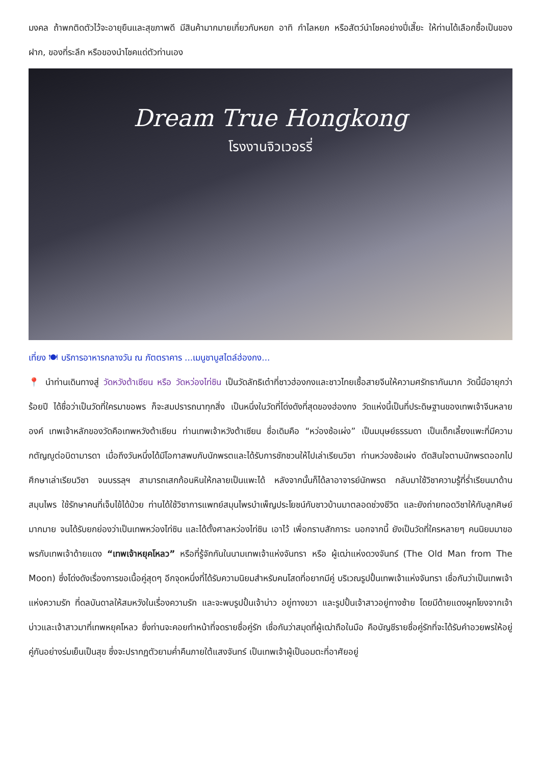มงคล ถ้าพกติดตัวไว้จะอายุยืนและสุขภาพดี มีสินค้ามากมายเกี่ยวกับหยก อาทิ กำไลหยก หรือสัตว์นำโชคอย่างปี่เสี๊ยะ ให้ท่านได้เลือกซื้อเป็นของฝาก, ของที่ระลึก หรือของนำโชคแด่ตัวท่านเอง
Dream True Hongkong
โรงงานจิวเวอรรี่
เที่ยง 🍽 บริการอาหารกลางวัน ณ ภัตตราคาร ...เมนูชาบูสไตล์ฮ่องกง...
📍 นำท่านเดินทางสู่ วัดหวังต้าเซียน หรือ วัดหว่องไท่ซิน เป็นวัดลัทธิเต๋าที่ชาวฮ่องกงและชาวไทยเชื้อสายจีนให้ความศรัทธากันมาก วัดนี้มีอายุกว่าร้อยปี ได้ชื่อว่าเป็นวัดที่ใครมาขอพร ก็จะสมปรารถนาทุกสิ่ง เป็นหนึ่งในวัดที่โด่งดังที่สุดของฮ่องกง วัดแห่งนี้เป็นที่ประดิษฐานของเทพเจ้าจีนหลายองค์ เทพเจ้าหลักของวัดคือเทพหวังต้าเซียน ท่านเทพเจ้าหวังต้าเซียน ชื่อเดิมคือ “หว่องซ้อเผ่ง” เป็นมนุษย์ธรรมดา เป็นเด็กเลี้ยงแพะที่มีความกตัญญูต่อบิดามารดา เมื่อถึงวันหนึ่งได้มีโอกาสพบกับนักพรตและได้รับการชักชวนให้ไปเล่าเรียนวิชา ท่านหว่องซ้อเผ่ง ตัดสินใจตามนักพรตออกไปศึกษาเล่าเรียนวิชา จนบรรลุฯ สามารถเสกก้อนหินให้กลายเป็นแพะได้ หลังจากนั้นก็ได้ลาอาจารย์นักพรต กลับมาใช้วิชาความรู้ที่ร่ำเรียนมาด้านสมุนไพร ใช้รักษาคนที่เจ็บไข้ได้ป่วย ท่านได้ใช้วิชาการแพทย์สมุนไพรบำเพ็ญประโยชน์กับชาวบ้านมาตลอดช่วงชีวิต และยังถ่ายทอดวิชาให้กับลูกศิษย์มากมาย จนได้รับยกย่องว่าเป็นเทพหว่องไท่ซิน และได้ตั้งศาลหว่องไท่ซิน เอาไว้ เพื่อกราบสักการะ นอกจากนี้ ยังเป็นวัดที่ใครหลายๆ คนนิยมมาขอพรกับเทพเจ้าด้ายแดง “เทพเจ้าหยุคโหลว” หรือที่รู้จักกันในนามเทพเจ้าแห่งจันทรา หรือ ผู้เฒ่าแห่งดวงจันทร์ (The Old Man from The Moon) ซึ่งโด่งดังเรื่องการขอเนื้อคู่สุดๆ อีกจุดหนึ่งที่ได้รับความนิยมสำหรับคนโสดที่อยากมีคู่ บริเวณรูปปั้นเทพเจ้าแห่งจันทรา เชื่อกันว่าเป็นเทพเจ้าแห่งความรัก ที่ดลบันดาลให้สมหวังในเรื่องความรัก และจะพบรูปปั้นเจ้าบ่าว อยู่ทางขวา และรูปปั้นเจ้าสาวอยู่ทางซ้าย โดยมีด้ายแดงผูกโยงจากเจ้าบ่าวและเจ้าสาวมาที่เทพหยุคโหลว ซึ่งท่านจะคอยทำหน้าที่จดรายชื่อคู่รัก เชื่อกันว่าสมุดที่ผู้เฒ่าถือในมือ คือบัญชีรายชื่อคู่รักที่จะได้รับคำอวยพรให้อยู่คู่กันอย่างร่มเย็นเป็นสุข ซึ่งจะปรากฏตัวยามค่ำคืนภายใต้แสงจันทร์ เป็นเทพเจ้าผู้เป็นอมตะที่อาศัยอยู่